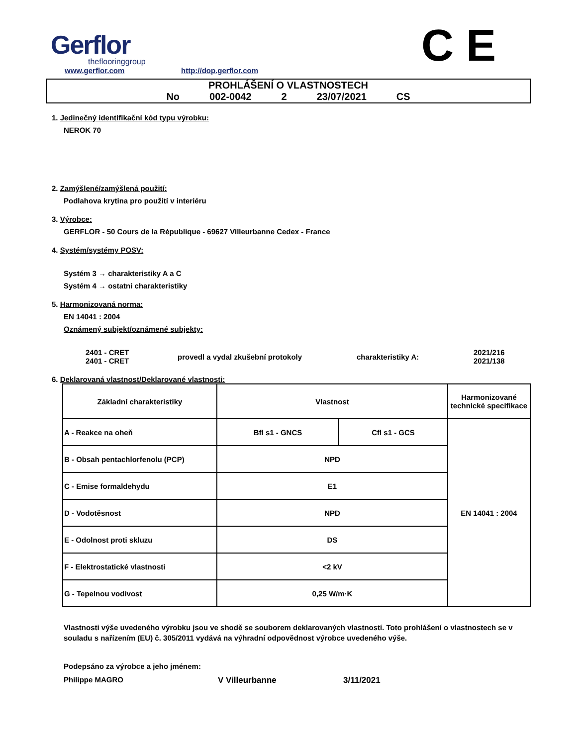Gerflor
theflooringgroup
www.gerflor.com
http://dop.gerflor.com
C E
PROHLÁŠENÍ O VLASTNOSTECH
No 002-0042 2 23/07/2021 CS
1. Jedinečný identifikační kód typu výrobku:
NEROK 70
2. Zamýšlené/zamýšlená použití:
Podlahova krytina pro použití v interiéru
3. Výrobce:
GERFLOR - 50 Cours de la République - 69627 Villeurbanne Cedex - France
4. Systém/systémy POSV:
Systém 3 → charakteristiky A a C
Systém 4 → ostatni charakteristiky
5. Harmonizovaná norma:
EN 14041 : 2004
Oznámený subjekt/oznámené subjekty:
2401 - CRET
2401 - CRET
provedl a vydal zkušební protokoly charakteristiky A:
2021/216
2021/138
6. Deklarovaná vlastnost/Deklarované vlastnosti:
| Základní charakteristiky | Vlastnost | | Harmonizované technické specifikace |
| A - Reakce na oheň | Bfl s1 - GNCS | Cfl s1 - GCS | EN 14041 : 2004 |
| B - Obsah pentachlorfenolu (PCP) | NPD | | |
| C - Emise formaldehydu | E1 | | |
| D - Vodotěsnost | NPD | | |
| E - Odolnost proti skluzu | DS | | |
| F - Elektrostatické vlastnosti | <2 kV | | |
| G - Tepelnou vodivost | 0,25 W/m·K | | |
Vlastnosti výše uvedeného výrobku jsou ve shodě se souborem deklarovaných vlastností. Toto prohlášení o vlastnostech se v souladu s nařízením (EU) č. 305/2011 vydává na výhradní odpovědnost výrobce uvedeného výše.
Podepsáno za výrobce a jeho jménem:
Philippe MAGRO V Villeurbanne 3/11/2021